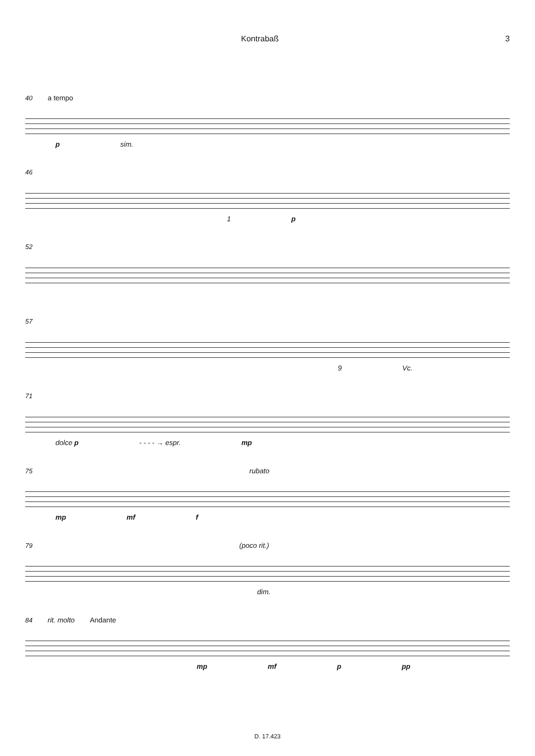Kontrabaß 3
40 a tempo
p sim.
46
1 p
52
57
9 Vc.
71
dolce p - - - - → espr. mp
75 rubato
mp mf f
79 (poco rit.)
dim.
84 rit. molto Andante
mp mf p pp
D. 17.423